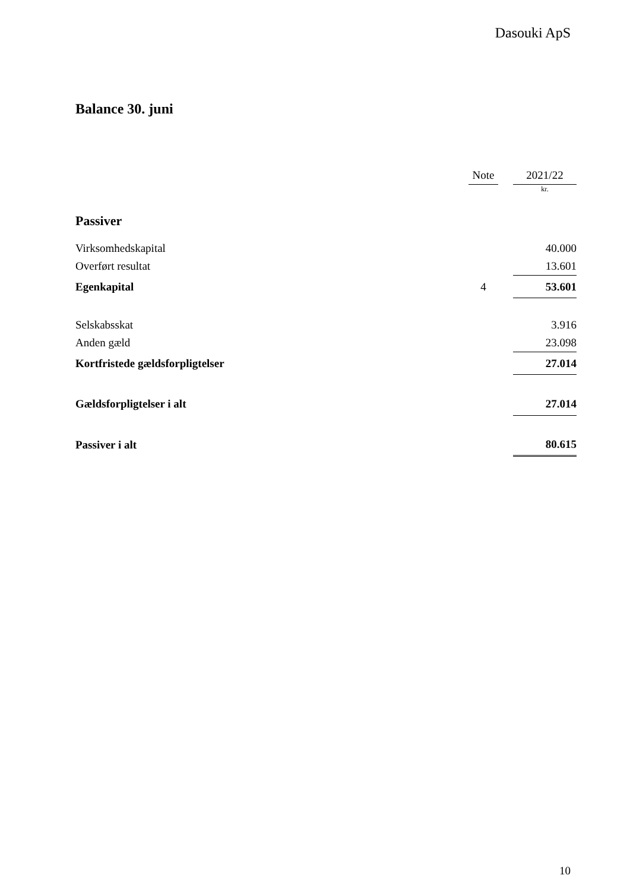Dasouki ApS
Balance 30. juni
| | Note | | 2021/22 |
| --- | --- | --- | --- |
| | | | kr. |
| Passiver | | | |
| Virksomhedskapital | | | 40.000 |
| Overført resultat | | | 13.601 |
| Egenkapital | 4 | | 53.601 |
| Selskabsskat | | | 3.916 |
| Anden gæld | | | 23.098 |
| Kortfristede gældsforpligtelser | | | 27.014 |
| Gældsforpligtelser i alt | | | 27.014 |
| Passiver i alt | | | 80.615 |
10